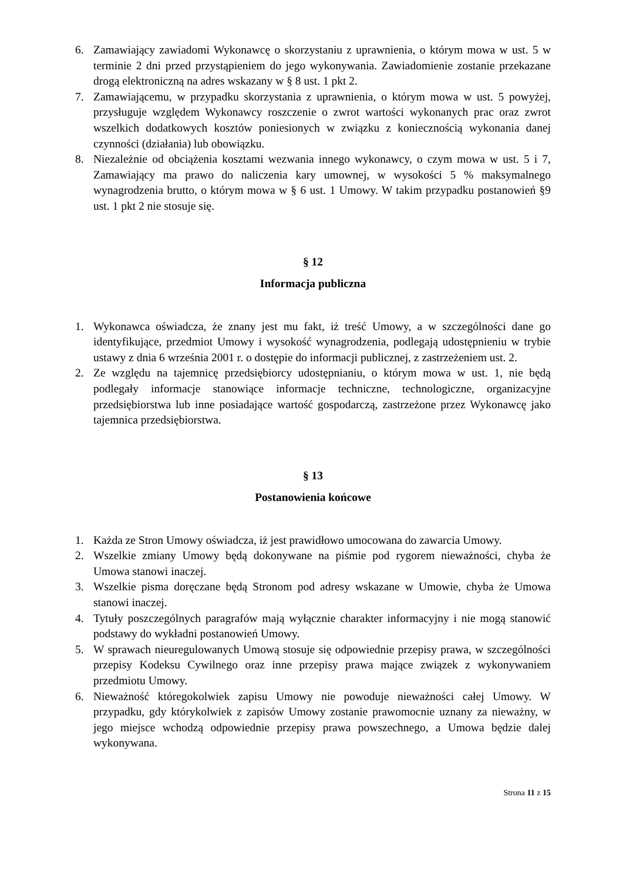6. Zamawiający zawiadomi Wykonawcę o skorzystaniu z uprawnienia, o którym mowa w ust. 5 w terminie 2 dni przed przystąpieniem do jego wykonywania. Zawiadomienie zostanie przekazane drogą elektroniczną na adres wskazany w § 8 ust. 1 pkt 2.
7. Zamawiającemu, w przypadku skorzystania z uprawnienia, o którym mowa w ust. 5 powyżej, przysługuje względem Wykonawcy roszczenie o zwrot wartości wykonanych prac oraz zwrot wszelkich dodatkowych kosztów poniesionych w związku z koniecznością wykonania danej czynności (działania) lub obowiązku.
8. Niezależnie od obciążenia kosztami wezwania innego wykonawcy, o czym mowa w ust. 5 i 7, Zamawiający ma prawo do naliczenia kary umownej, w wysokości 5 % maksymalnego wynagrodzenia brutto, o którym mowa w § 6 ust. 1 Umowy. W takim przypadku postanowień §9 ust. 1 pkt 2 nie stosuje się.
§ 12
Informacja publiczna
1. Wykonawca oświadcza, że znany jest mu fakt, iż treść Umowy, a w szczególności dane go identyfikujące, przedmiot Umowy i wysokość wynagrodzenia, podlegają udostępnieniu w trybie ustawy z dnia 6 września 2001 r. o dostępie do informacji publicznej, z zastrzeżeniem ust. 2.
2. Ze względu na tajemnicę przedsiębiorcy udostępnianiu, o którym mowa w ust. 1, nie będą podlegały informacje stanowiące informacje techniczne, technologiczne, organizacyjne przedsiębiorstwa lub inne posiadające wartość gospodarczą, zastrzeżone przez Wykonawcę jako tajemnica przedsiębiorstwa.
§ 13
Postanowienia końcowe
1. Każda ze Stron Umowy oświadcza, iż jest prawidłowo umocowana do zawarcia Umowy.
2. Wszelkie zmiany Umowy będą dokonywane na piśmie pod rygorem nieważności, chyba że Umowa stanowi inaczej.
3. Wszelkie pisma doręczane będą Stronom pod adresy wskazane w Umowie, chyba że Umowa stanowi inaczej.
4. Tytuły poszczególnych paragrafów mają wyłącznie charakter informacyjny i nie mogą stanowić podstawy do wykładni postanowień Umowy.
5. W sprawach nieuregulowanych Umową stosuje się odpowiednie przepisy prawa, w szczególności przepisy Kodeksu Cywilnego oraz inne przepisy prawa mające związek z wykonywaniem przedmiotu Umowy.
6. Nieważność któregokolwiek zapisu Umowy nie powoduje nieważności całej Umowy. W przypadku, gdy którykolwiek z zapisów Umowy zostanie prawomocnie uznany za nieważny, w jego miejsce wchodzą odpowiednie przepisy prawa powszechnego, a Umowa będzie dalej wykonywana.
Strona 11 z 15